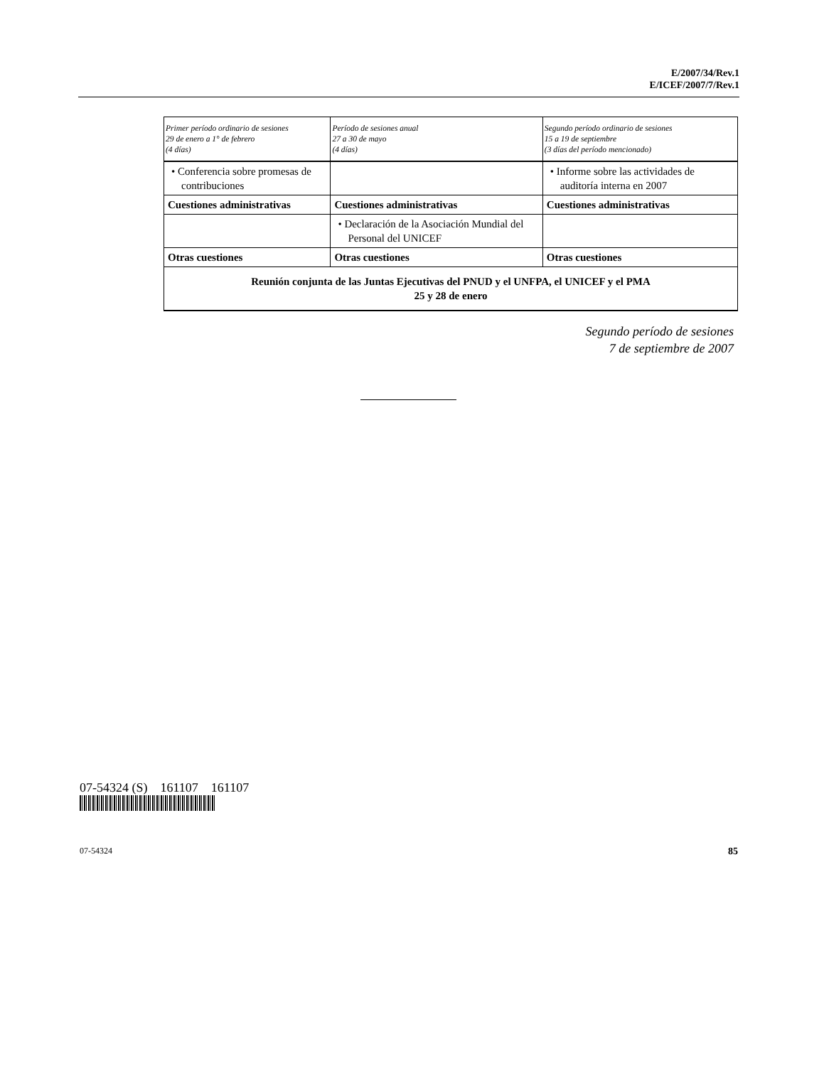E/2007/34/Rev.1
E/ICEF/2007/7/Rev.1
| Primer período ordinario de sesiones 29 de enero a 1° de febrero (4 días) | Período de sesiones anual 27 a 30 de mayo (4 días) | Segundo período ordinario de sesiones 15 a 19 de septiembre (3 días del período mencionado) |
| --- | --- | --- |
| • Conferencia sobre promesas de contribuciones | | • Informe sobre las actividades de auditoría interna en 2007 |
| Cuestiones administrativas | Cuestiones administrativas | Cuestiones administrativas |
| | • Declaración de la Asociación Mundial del Personal del UNICEF | |
| Otras cuestiones | Otras cuestiones | Otras cuestiones |
| Reunión conjunta de las Juntas Ejecutivas del PNUD y el UNFPA, el UNICEF y el PMA 25 y 28 de enero | | |
Segundo período de sesiones
7 de septiembre de 2007
07-54324 (S) 161107 161107
07-54324 85